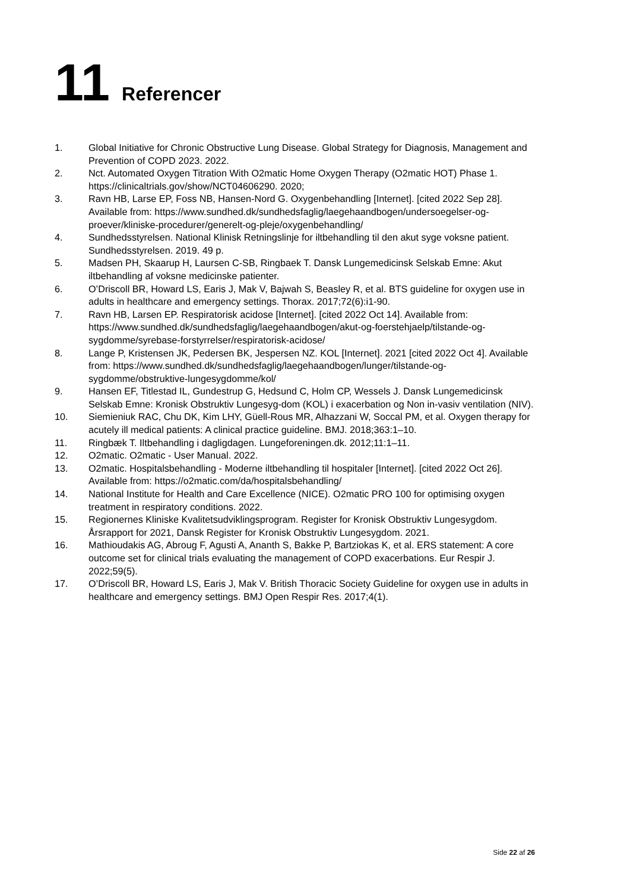11 Referencer
1. Global Initiative for Chronic Obstructive Lung Disease. Global Strategy for Diagnosis, Management and Prevention of COPD 2023. 2022.
2. Nct. Automated Oxygen Titration With O2matic Home Oxygen Therapy (O2matic HOT) Phase 1. https://clinicaltrials.gov/show/NCT04606290. 2020;
3. Ravn HB, Larse EP, Foss NB, Hansen-Nord G. Oxygenbehandling [Internet]. [cited 2022 Sep 28]. Available from: https://www.sundhed.dk/sundhedsfaglig/laegehaandbogen/undersoegelser-og-proever/kliniske-procedurer/generelt-og-pleje/oxygenbehandling/
4. Sundhedsstyrelsen. National Klinisk Retningslinje for iltbehandling til den akut syge voksne patient. Sundhedsstyrelsen. 2019. 49 p.
5. Madsen PH, Skaarup H, Laursen C-SB, Ringbaek T. Dansk Lungemedicinsk Selskab Emne: Akut iltbehandling af voksne medicinske patienter.
6. O’Driscoll BR, Howard LS, Earis J, Mak V, Bajwah S, Beasley R, et al. BTS guideline for oxygen use in adults in healthcare and emergency settings. Thorax. 2017;72(6):i1-90.
7. Ravn HB, Larsen EP. Respiratorisk acidose [Internet]. [cited 2022 Oct 14]. Available from: https://www.sundhed.dk/sundhedsfaglig/laegehaandbogen/akut-og-foerstehjaelp/tilstande-og-sygdomme/syrebase-forstyrrelser/respiratorisk-acidose/
8. Lange P, Kristensen JK, Pedersen BK, Jespersen NZ. KOL [Internet]. 2021 [cited 2022 Oct 4]. Available from: https://www.sundhed.dk/sundhedsfaglig/laegehaandbogen/lunger/tilstande-og-sygdomme/obstruktive-lungesygdomme/kol/
9. Hansen EF, Titlestad IL, Gundestrup G, Hedsund C, Holm CP, Wessels J. Dansk Lungemedicinsk Selskab Emne: Kronisk Obstruktiv Lungesyg-dom (KOL) i exacerbation og Non in-vasiv ventilation (NIV).
10. Siemieniuk RAC, Chu DK, Kim LHY, Güell-Rous MR, Alhazzani W, Soccal PM, et al. Oxygen therapy for acutely ill medical patients: A clinical practice guideline. BMJ. 2018;363:1–10.
11. Ringbæk T. Iltbehandling i dagligdagen. Lungeforeningen.dk. 2012;11:1–11.
12. O2matic. O2matic - User Manual. 2022.
13. O2matic. Hospitalsbehandling - Moderne iltbehandling til hospitaler [Internet]. [cited 2022 Oct 26]. Available from: https://o2matic.com/da/hospitalsbehandling/
14. National Institute for Health and Care Excellence (NICE). O2matic PRO 100 for optimising oxygen treatment in respiratory conditions. 2022.
15. Regionernes Kliniske Kvalitetsudviklingsprogram. Register for Kronisk Obstruktiv Lungesygdom. Årsrapport for 2021, Dansk Register for Kronisk Obstruktiv Lungesygdom. 2021.
16. Mathioudakis AG, Abroug F, Agusti A, Ananth S, Bakke P, Bartziokas K, et al. ERS statement: A core outcome set for clinical trials evaluating the management of COPD exacerbations. Eur Respir J. 2022;59(5).
17. O’Driscoll BR, Howard LS, Earis J, Mak V. British Thoracic Society Guideline for oxygen use in adults in healthcare and emergency settings. BMJ Open Respir Res. 2017;4(1).
Side 22 af 26